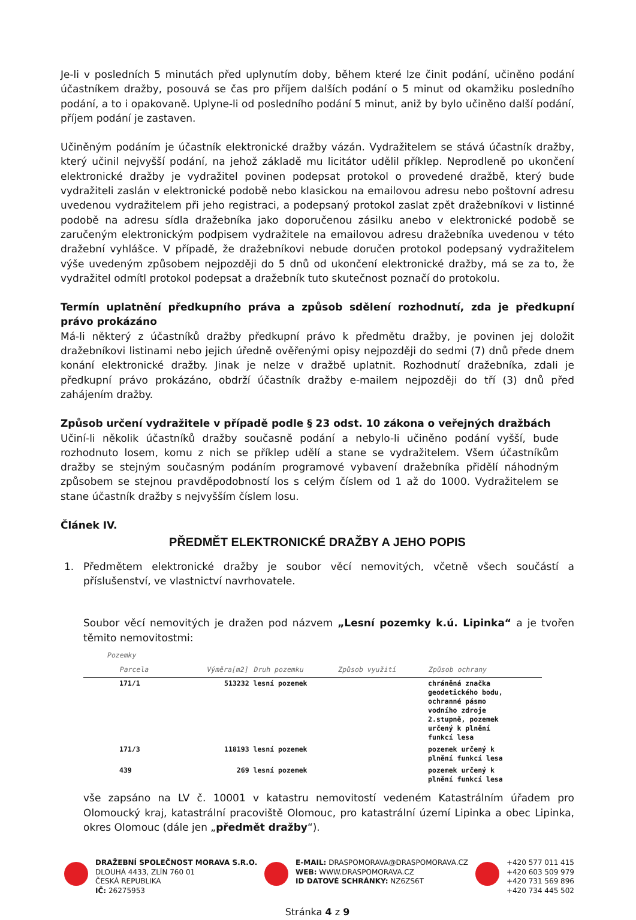Je-li v posledních 5 minutách před uplynutím doby, během které lze činit podání, učiněno podání účastníkem dražby, posouvá se čas pro příjem dalších podání o 5 minut od okamžiku posledního podání, a to i opakovaně. Uplyne-li od posledního podání 5 minut, aniž by bylo učiněno další podání, příjem podání je zastaven.
Učiněným podáním je účastník elektronické dražby vázán. Vydražitelem se stává účastník dražby, který učinil nejvyšší podání, na jehož základě mu licitátor udělil příklep. Neprodleně po ukončení elektronické dražby je vydražitel povinen podepsat protokol o provedené dražbě, který bude vydražiteli zaslán v elektronické podobě nebo klasickou na emailovou adresu nebo poštovní adresu uvedenou vydražitelem při jeho registraci, a podepsaný protokol zaslat zpět dražebníkovi v listinné podobě na adresu sídla dražebníka jako doporučenou zásilku anebo v elektronické podobě se zaručeným elektronickým podpisem vydražitele na emailovou adresu dražebníka uvedenou v této dražební vyhlášce. V případě, že dražebníkovi nebude doručen protokol podepsaný vydražitelem výše uvedeným způsobem nejpozději do 5 dnů od ukončení elektronické dražby, má se za to, že vydražitel odmítl protokol podepsat a dražebník tuto skutečnost poznačí do protokolu.
Termín uplatnění předkupního práva a způsob sdělení rozhodnutí, zda je předkupní právo prokázáno
Má-li některý z účastníků dražby předkupní právo k předmětu dražby, je povinen jej doložit dražebníkovi listinami nebo jejich úředně ověřenými opisy nejpozději do sedmi (7) dnů přede dnem konání elektronické dražby. Jinak je nelze v dražbě uplatnit. Rozhodnutí dražebníka, zdali je předkupní právo prokázáno, obdrží účastník dražby e-mailem nejpozději do tří (3) dnů před zahájením dražby.
Způsob určení vydražitele v případě podle § 23 odst. 10 zákona o veřejných dražbách
Učiní-li několik účastníků dražby současně podání a nebylo-li učiněno podání vyšší, bude rozhodnuto losem, komu z nich se příklep udělí a stane se vydražitelem. Všem účastníkům dražby se stejným současným podáním programové vybavení dražebníka přidělí náhodným způsobem se stejnou pravděpodobností los s celým číslem od 1 až do 1000. Vydražitelem se stane účastník dražby s nejvyšším číslem losu.
Článek IV.
PŘEDMĚT ELEKTRONICKÉ DRAŽBY A JEHO POPIS
1. Předmětem elektronické dražby je soubor věcí nemovitých, včetně všech součástí a příslušenství, ve vlastnictví navrhovatele.
Soubor věcí nemovitých je dražen pod názvem „Lesní pozemky k.ú. Lipinka“ a je tvořen těmito nemovitostmi:
| Pozemky Parcela | Výměra[m2] | Druh pozemku | Způsob využití | Způsob ochrany |
| --- | --- | --- | --- | --- |
| 171/1 | 513232 | lesní pozemek | | chráněná značka geodetického bodu, ochranné pásmo vodního zdroje 2.stupně, pozemek určený k plnění funkcí lesa |
| 171/3 | 118193 | lesní pozemek | | pozemek určený k plnění funkcí lesa |
| 439 | 269 | lesní pozemek | | pozemek určený k plnění funkcí lesa |
vše zapsáno na LV č. 10001 v katastru nemovitostí vedeném Katastrálním úřadem pro Olomoucký kraj, katastrální pracoviště Olomouc, pro katastrální území Lipinka a obec Lipinka, okres Olomouc (dále jen „předmět dražby“).
DRAŽEBNÍ SPOLEČNOST MORAVA S.R.O.
DLOUHÁ 4433, ZLÍN 760 01
ČESKÁ REPUBLIKA
IČ: 26275953
E-MAIL: DRASPOMORAVA@DRASPOMORAVA.CZ
WEB: WWW.DRASPOMORAVA.CZ
ID DATOVÉ SCHRÁNKY: NZ6ZS6T
+420 577 011 415
+420 603 509 979
+420 731 569 896
+420 734 445 502
Stránka 4 z 9